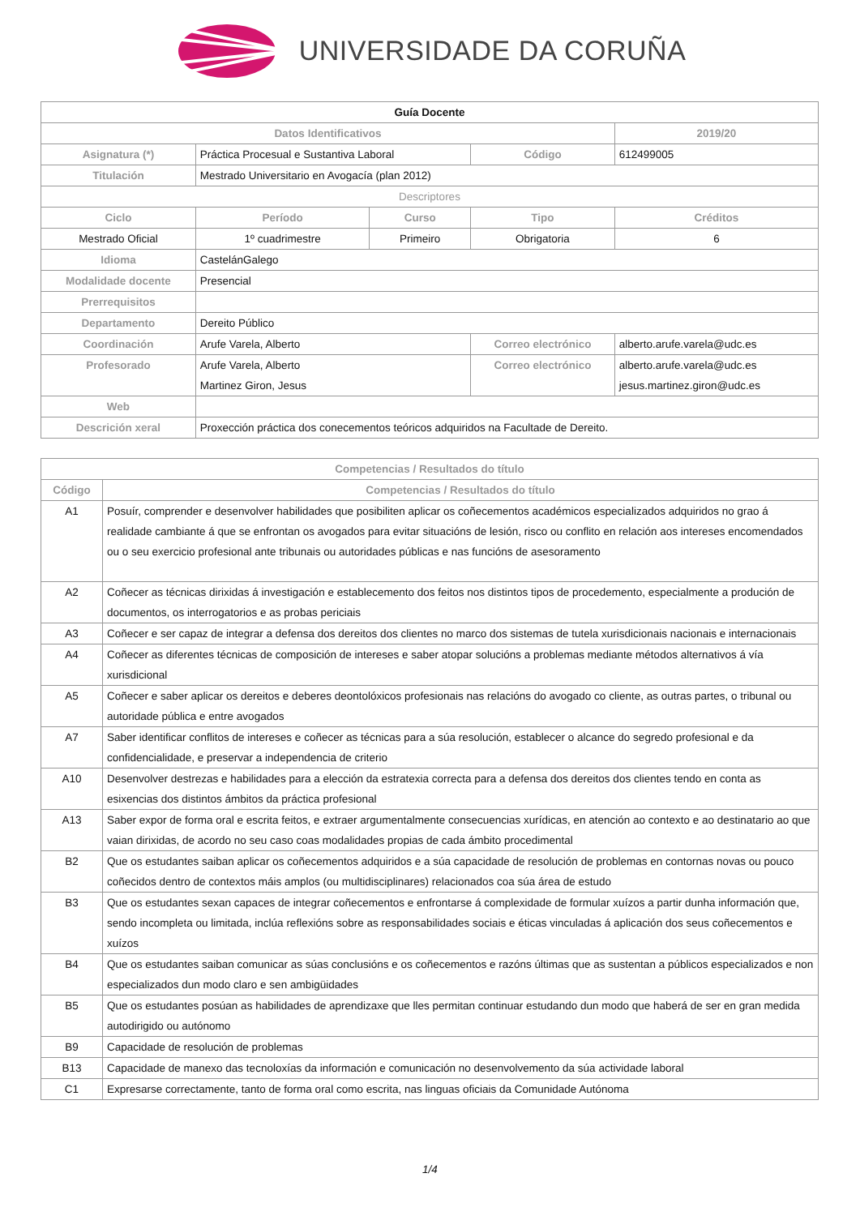UNIVERSIDADE DA CORUÑA
| Guía Docente | | | | | |
| Datos Identificativos | | | | | 2019/20 |
| Asignatura (*) | Práctica Procesual e Sustantiva Laboral | | Código | | 612499005 |
| Titulación | Mestrado Universitario en Avogacía (plan 2012) | | | | |
| Descriptores | | | | | |
| Ciclo | Período | Curso | Tipo | | Créditos |
| Mestrado Oficial | 1º cuadrimestre | Primeiro | Obrigatoria | | 6 |
| Idioma | CastelánGalego | | | | |
| Modalidade docente | Presencial | | | | |
| Prerrequisitos | | | | | |
| Departamento | Dereito Público | | | | |
| Coordinación | Arufe Varela, Alberto | | Correo electrónico | alberto.arufe.varela@udc.es | |
| Profesorado | Arufe Varela, Alberto Martinez Giron, Jesus | | Correo electrónico | alberto.arufe.varela@udc.es jesus.martinez.giron@udc.es | |
| Web | | | | | |
| Descrición xeral | Proxección práctica dos conecementos teóricos adquiridos na Facultade de Dereito. | | | | |
| Competencias / Resultados do título | |
| --- | --- |
| Código | Competencias / Resultados do título |
| A1 | Posuír, comprender e desenvolver habilidades que posibiliten aplicar os coñecementos académicos especializados adquiridos no grao á realidade cambiante á que se enfrontan os avogados para evitar situacións de lesión, risco ou conflito en relación aos intereses encomendados ou o seu exercicio profesional ante tribunais ou autoridades públicas e nas funcións de asesoramento |
| A2 | Coñecer as técnicas dirixidas á investigación e establecemento dos feitos nos distintos tipos de procedemento, especialmente a produción de documentos, os interrogatorios e as probas periciais |
| A3 | Coñecer e ser capaz de integrar a defensa dos dereitos dos clientes no marco dos sistemas de tutela xurisdicionais nacionais e internacionais |
| A4 | Coñecer as diferentes técnicas de composición de intereses e saber atopar solucións a problemas mediante métodos alternativos á vía xurisdicional |
| A5 | Coñecer e saber aplicar os dereitos e deberes deontolóxicos profesionais nas relacións do avogado co cliente, as outras partes, o tribunal ou autoridade pública e entre avogados |
| A7 | Saber identificar conflitos de intereses e coñecer as técnicas para a súa resolución, establecer o alcance do segredo profesional e da confidencialidade, e preservar a independencia de criterio |
| A10 | Desenvolver destrezas e habilidades para a elección da estratexia correcta para a defensa dos dereitos dos clientes tendo en conta as esixencias dos distintos ámbitos da práctica profesional |
| A13 | Saber expor de forma oral e escrita feitos, e extraer argumentalmente consecuencias xurídicas, en atención ao contexto e ao destinatario ao que vaian dirixidas, de acordo no seu caso coas modalidades propias de cada ámbito procedimental |
| B2 | Que os estudantes saiban aplicar os coñecementos adquiridos e a súa capacidade de resolución de problemas en contornas novas ou pouco coñecidos dentro de contextos máis amplos (ou multidisciplinares) relacionados coa súa área de estudo |
| B3 | Que os estudantes sexan capaces de integrar coñecementos e enfrontarse á complexidade de formular xuízos a partir dunha información que, sendo incompleta ou limitada, inclúa reflexións sobre as responsabilidades sociais e éticas vinculadas á aplicación dos seus coñecementos e xuízos |
| B4 | Que os estudantes saiban comunicar as súas conclusións e os coñecementos e razóns últimas que as sustentan a públicos especializados e non especializados dun modo claro e sen ambigüidades |
| B5 | Que os estudantes posúan as habilidades de aprendizaxe que lles permitan continuar estudando dun modo que haberá de ser en gran medida autodirigido ou autónomo |
| B9 | Capacidade de resolución de problemas |
| B13 | Capacidade de manexo das tecnoloxías da información e comunicación no desenvolvemento da súa actividade laboral |
| C1 | Expresarse correctamente, tanto de forma oral como escrita, nas linguas oficiais da Comunidade Autónoma |
1/4